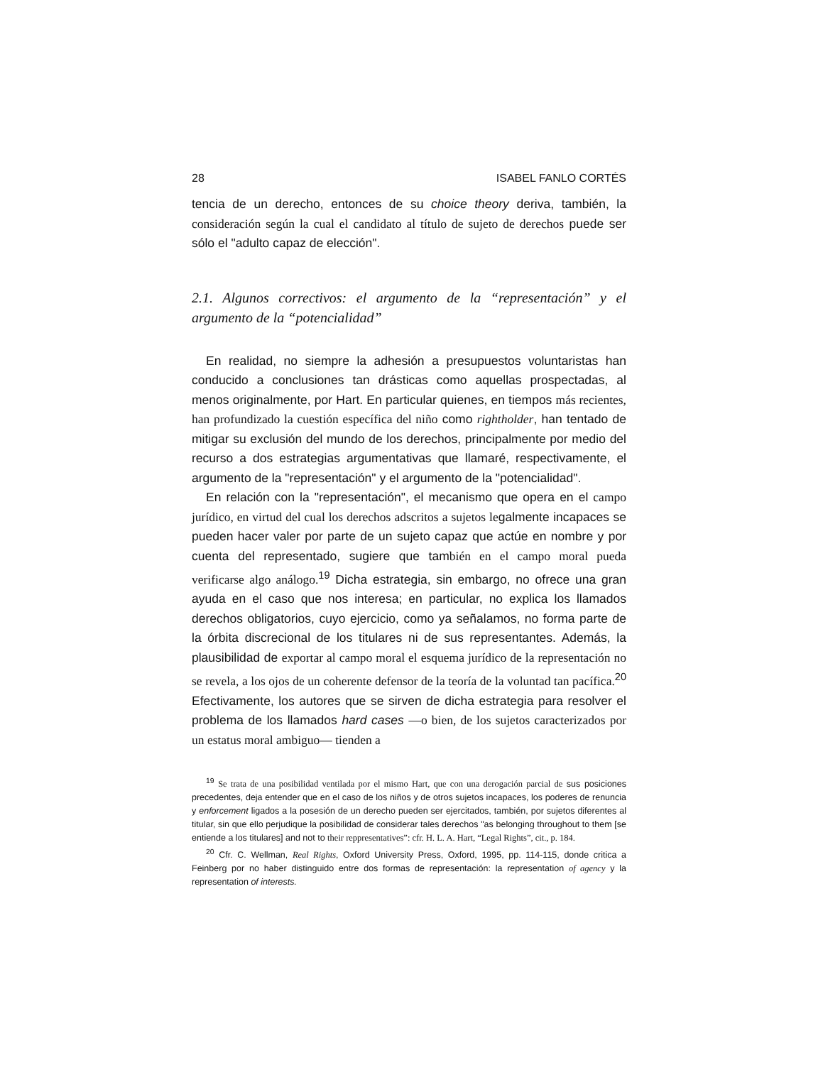28 ISABEL FANLO CORTÉS
tencia de un derecho, entonces de su choice theory deriva, también, la consideración según la cual el candidato al título de sujeto de derechos puede ser sólo el "adulto capaz de elección".
2.1. Algunos correctivos: el argumento de la “representación” y el argumento de la “potencialidad”
En realidad, no siempre la adhesión a presupuestos voluntaristas han conducido a conclusiones tan drásticas como aquellas prospectadas, al menos originalmente, por Hart. En particular quienes, en tiempos más recientes, han profundizado la cuestión específica del niño como rightholder, han tentado de mitigar su exclusión del mundo de los derechos, principalmente por medio del recurso a dos estrategias argumentativas que llamaré, respectivamente, el argumento de la "representación" y el argumento de la "potencialidad".
En relación con la "representación", el mecanismo que opera en el campo jurídico, en virtud del cual los derechos adscritos a sujetos legalmente incapaces se pueden hacer valer por parte de un sujeto capaz que actúe en nombre y por cuenta del representado, sugiere que también en el campo moral pueda verificarse algo análogo.<sup>19</sup> Dicha estrategia, sin embargo, no ofrece una gran ayuda en el caso que nos interesa; en particular, no explica los llamados derechos obligatorios, cuyo ejercicio, como ya señalamos, no forma parte de la órbita discrecional de los titulares ni de sus representantes. Además, la plausibilidad de exportar al campo moral el esquema jurídico de la representación no se revela, a los ojos de un coherente defensor de la teoría de la volun­tad tan pacífica.<sup>20</sup> Efectivamente, los autores que se sirven de dicha estrategia para resolver el problema de los llamados hard cases —o bien, de los sujetos caracterizados por un estatus moral ambiguo— tienden a
<sup>19</sup> Se trata de una posibilidad ventilada por el mismo Hart, que con una derogación parcial de sus posiciones precedentes, deja entender que en el caso de los niños y de otros sujetos incapaces, los poderes de renuncia y enforcement ligados a la posesión de un derecho pueden ser ejercitados, también, por sujetos diferentes al titular, sin que ello perjudique la posibilidad de considerar tales derechos "as belonging throughout to them [se entiende a los titulares] and not to their reppresentatives”: cfr. H. L. A. Hart, “Legal Rights”, cit., p. 184.
<sup>20</sup> Cfr. C. Wellman, Real Rights, Oxford University Press, Oxford, 1995, pp. 114-115, donde critica a Feinberg por no haber distinguido entre dos formas de representación: la representation of agency y la representation of interests.